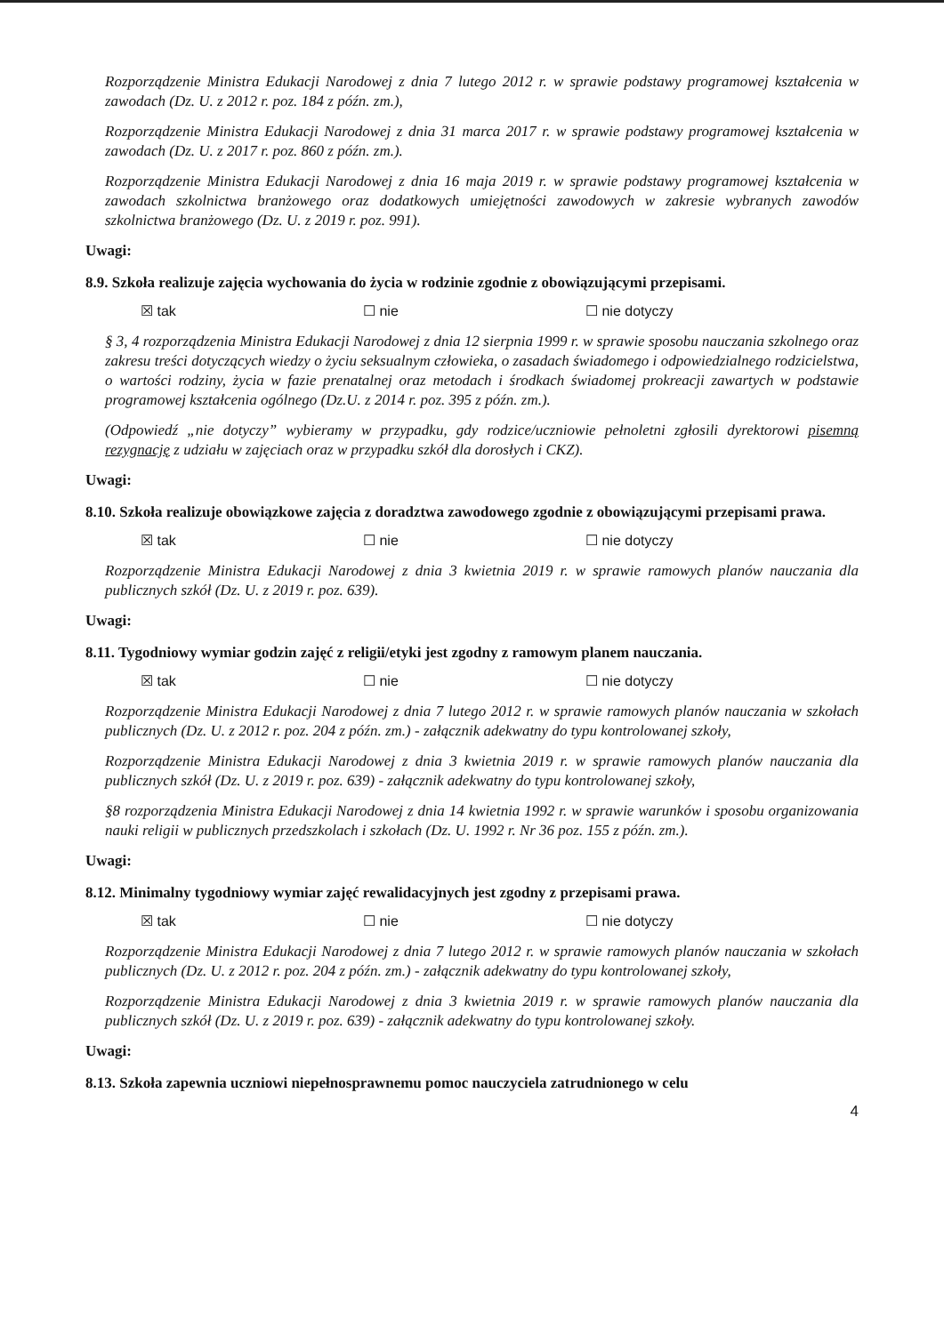Rozporządzenie Ministra Edukacji Narodowej z dnia 7 lutego 2012 r. w sprawie podstawy programowej kształcenia w zawodach (Dz. U. z 2012 r. poz. 184 z późn. zm.),
Rozporządzenie Ministra Edukacji Narodowej z dnia 31 marca 2017 r. w sprawie podstawy programowej kształcenia w zawodach (Dz. U. z 2017 r. poz. 860 z późn. zm.).
Rozporządzenie Ministra Edukacji Narodowej z dnia 16 maja 2019 r. w sprawie podstawy programowej kształcenia w zawodach szkolnictwa branżowego oraz dodatkowych umiejętności zawodowych w zakresie wybranych zawodów szkolnictwa branżowego (Dz. U. z 2019 r. poz. 991).
Uwagi:
8.9. Szkoła realizuje zajęcia wychowania do życia w rodzinie zgodnie z obowiązującymi przepisami.
☒ tak ☐ nie ☐ nie dotyczy
§ 3, 4 rozporządzenia Ministra Edukacji Narodowej z dnia 12 sierpnia 1999 r. w sprawie sposobu nauczania szkolnego oraz zakresu treści dotyczących wiedzy o życiu seksualnym człowieka, o zasadach świadomego i odpowiedzialnego rodzicielstwa, o wartości rodziny, życia w fazie prenatalnej oraz metodach i środkach świadomej prokreacji zawartych w podstawie programowej kształcenia ogólnego (Dz.U. z 2014 r. poz. 395 z późn. zm.).
(Odpowiedź „nie dotyczy” wybieramy w przypadku, gdy rodzice/uczniowie pełnoletni zgłosili dyrektorowi pisemną rezygnację z udziału w zajęciach oraz w przypadku szkół dla dorosłych i CKZ).
Uwagi:
8.10. Szkoła realizuje obowiązkowe zajęcia z doradztwa zawodowego zgodnie z obowiązującymi przepisami prawa.
☒ tak ☐ nie ☐ nie dotyczy
Rozporządzenie Ministra Edukacji Narodowej z dnia 3 kwietnia 2019 r. w sprawie ramowych planów nauczania dla publicznych szkół (Dz. U. z 2019 r. poz. 639).
Uwagi:
8.11. Tygodniowy wymiar godzin zajęć z religii/etyki jest zgodny z ramowym planem nauczania.
☒ tak ☐ nie ☐ nie dotyczy
Rozporządzenie Ministra Edukacji Narodowej z dnia 7 lutego 2012 r. w sprawie ramowych planów nauczania w szkołach publicznych (Dz. U. z 2012 r. poz. 204 z późn. zm.) - załącznik adekwatny do typu kontrolowanej szkoły,
Rozporządzenie Ministra Edukacji Narodowej z dnia 3 kwietnia 2019 r. w sprawie ramowych planów nauczania dla publicznych szkół (Dz. U. z 2019 r. poz. 639) - załącznik adekwatny do typu kontrolowanej szkoły,
§8 rozporządzenia Ministra Edukacji Narodowej z dnia 14 kwietnia 1992 r. w sprawie warunków i sposobu organizowania nauki religii w publicznych przedszkolach i szkołach (Dz. U. 1992 r. Nr 36 poz. 155 z późn. zm.).
Uwagi:
8.12. Minimalny tygodniowy wymiar zajęć rewalidacyjnych jest zgodny z przepisami prawa.
☒ tak ☐ nie ☐ nie dotyczy
Rozporządzenie Ministra Edukacji Narodowej z dnia 7 lutego 2012 r. w sprawie ramowych planów nauczania w szkołach publicznych (Dz. U. z 2012 r. poz. 204 z późn. zm.) - załącznik adekwatny do typu kontrolowanej szkoły,
Rozporządzenie Ministra Edukacji Narodowej z dnia 3 kwietnia 2019 r. w sprawie ramowych planów nauczania dla publicznych szkół (Dz. U. z 2019 r. poz. 639) - załącznik adekwatny do typu kontrolowanej szkoły.
Uwagi:
8.13. Szkoła zapewnia uczniowi niepełnosprawnemu pomoc nauczyciela zatrudnionego w celu
4